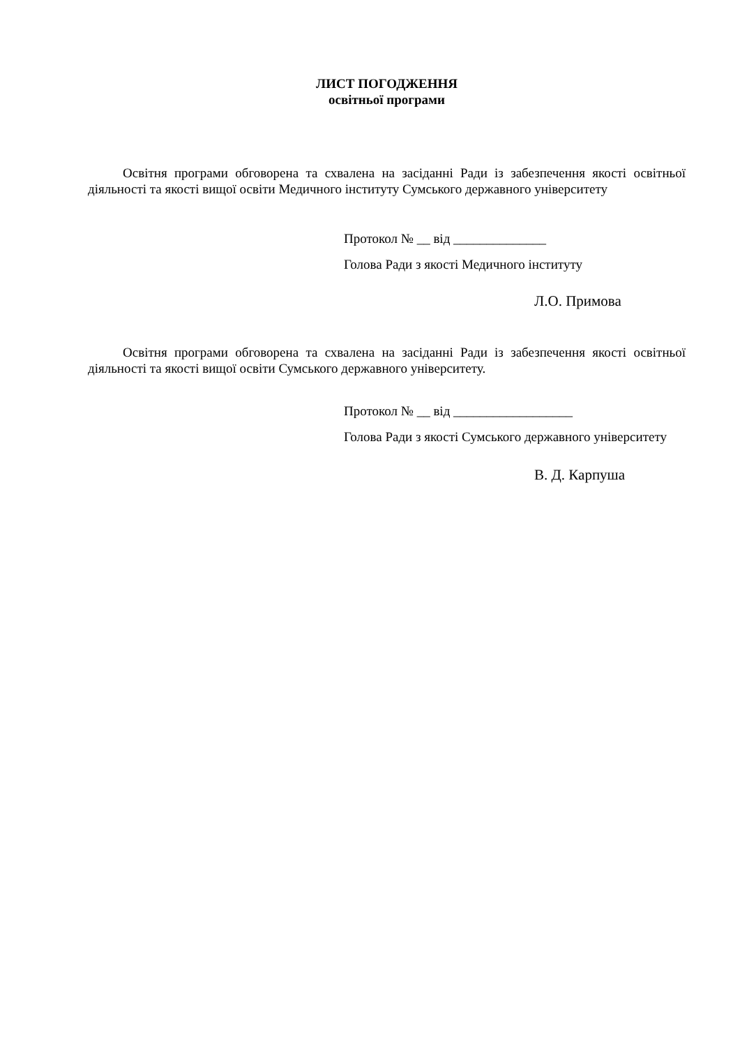ЛИСТ ПОГОДЖЕННЯ
освітньої програми
Освітня програми обговорена та схвалена на засіданні Ради із забезпечення якості освітньої діяльності та якості вищої освіти Медичного інституту Сумського державного університету
Протокол № __ від ______________
Голова Ради з якості Медичного інституту
Л.О. Примова
Освітня програми обговорена та схвалена на засіданні Ради із забезпечення якості освітньої діяльності та якості вищої освіти Сумського державного університету.
Протокол № __ від __________________
Голова Ради з якості Сумського державного університету
В. Д. Карпуша